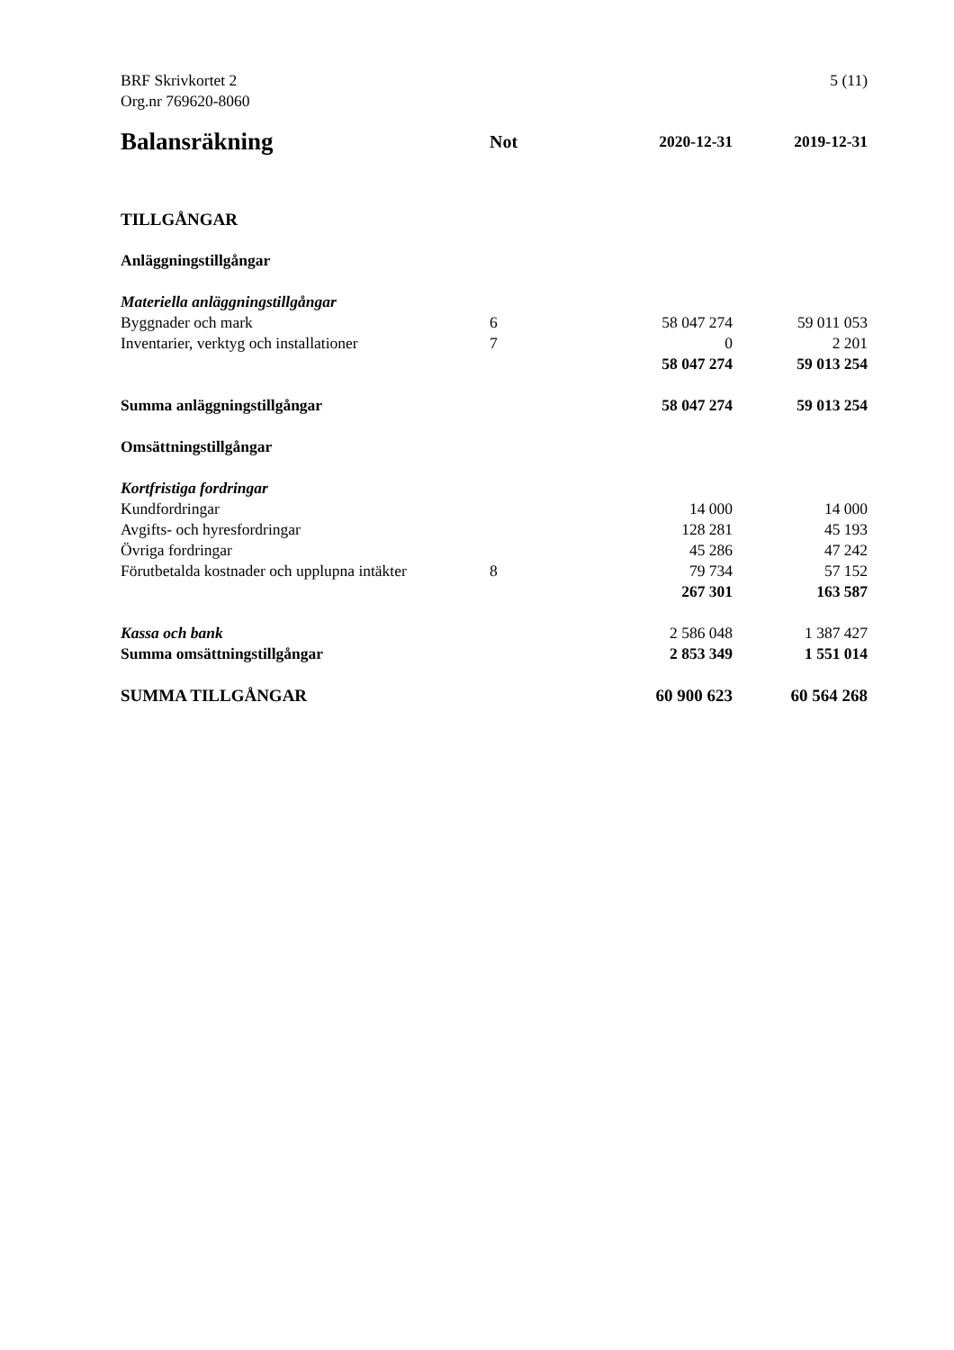BRF Skrivkortet 2
Org.nr 769620-8060
5 (11)
| Balansräkning | Not | 2020-12-31 | 2019-12-31 |
| --- | --- | --- | --- |
| TILLGÅNGAR | | | |
| Anläggningstillgångar | | | |
| Materiella anläggningstillgångar | | | |
| Byggnader och mark | 6 | 58 047 274 | 59 011 053 |
| Inventarier, verktyg och installationer | 7 | 0 | 2 201 |
| | | 58 047 274 | 59 013 254 |
| Summa anläggningstillgångar | | 58 047 274 | 59 013 254 |
| Omsättningstillgångar | | | |
| Kortfristiga fordringar | | | |
| Kundfordringar | | 14 000 | 14 000 |
| Avgifts- och hyresfordringar | | 128 281 | 45 193 |
| Övriga fordringar | | 45 286 | 47 242 |
| Förutbetalda kostnader och upplupna intäkter | 8 | 79 734 | 57 152 |
| | | 267 301 | 163 587 |
| Kassa och bank | | 2 586 048 | 1 387 427 |
| Summa omsättningstillgångar | | 2 853 349 | 1 551 014 |
| SUMMA TILLGÅNGAR | | 60 900 623 | 60 564 268 |